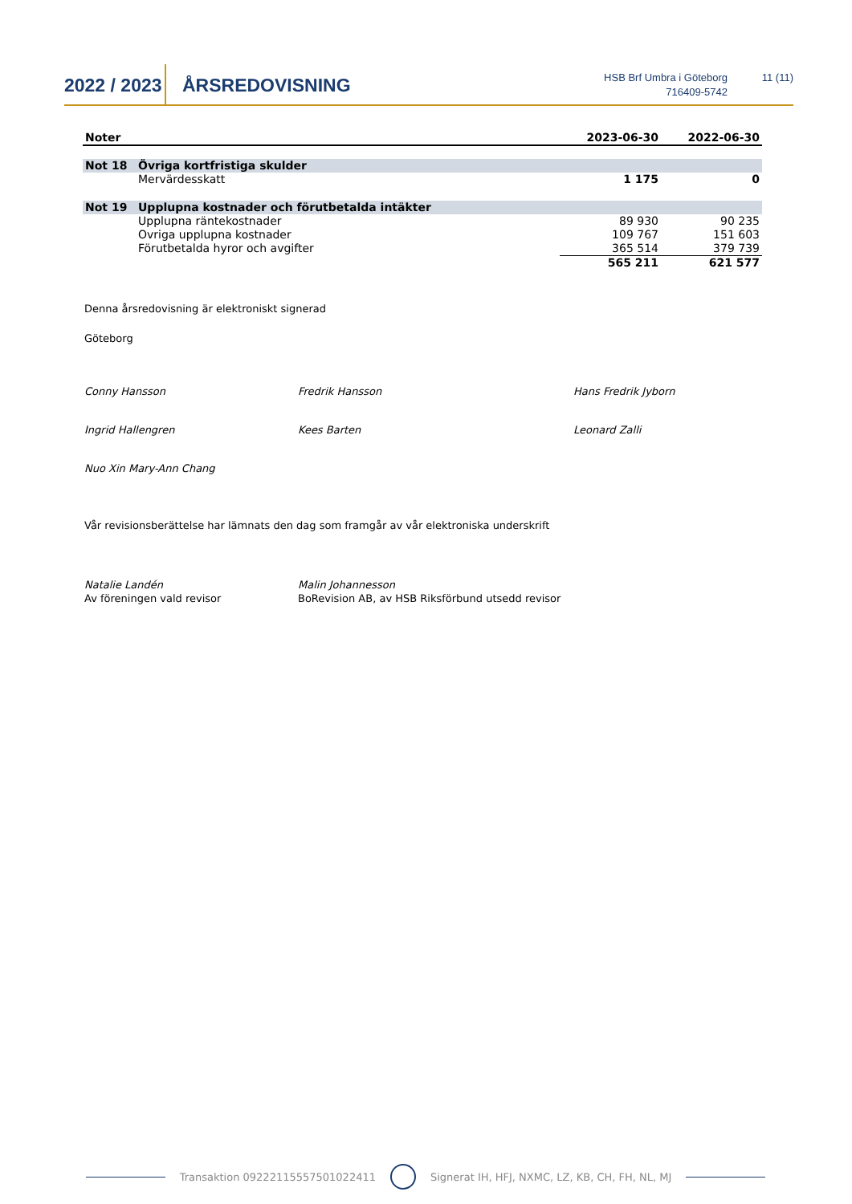2022 / 2023
ÅRSREDOVISNING
HSB Brf Umbra i Göteborg
716409-5742
11 (11)
| Noter | | 2023-06-30 | 2022-06-30 |
| --- | --- | --- | --- |
| Not 18 | Övriga kortfristiga skulder | | |
| | Mervärdesskatt | 1 175 | 0 |
| Not 19 | Upplupna kostnader och förutbetalda intäkter | | |
| | Upplupna räntekostnader | 89 930 | 90 235 |
| | Ovriga upplupna kostnader | 109 767 | 151 603 |
| | Förutbetalda hyror och avgifter | 365 514 | 379 739 |
| | | 565 211 | 621 577 |
Denna årsredovisning är elektroniskt signerad
Göteborg
Conny Hansson Fredrik Hansson Hans Fredrik Jyborn Ingrid Hallengren Kees Barten Leonard Zalli Nuo Xin Mary-Ann Chang
Vår revisionsberättelse har lämnats den dag som framgår av vår elektroniska underskrift
Natalie Landén Malin Johannesson Av föreningen vald revisor BoRevision AB, av HSB Riksförbund utsedd revisor
Transaktion 09222115557501022411 Signerat IH, HFJ, NXMC, LZ, KB, CH, FH, NL, MJ